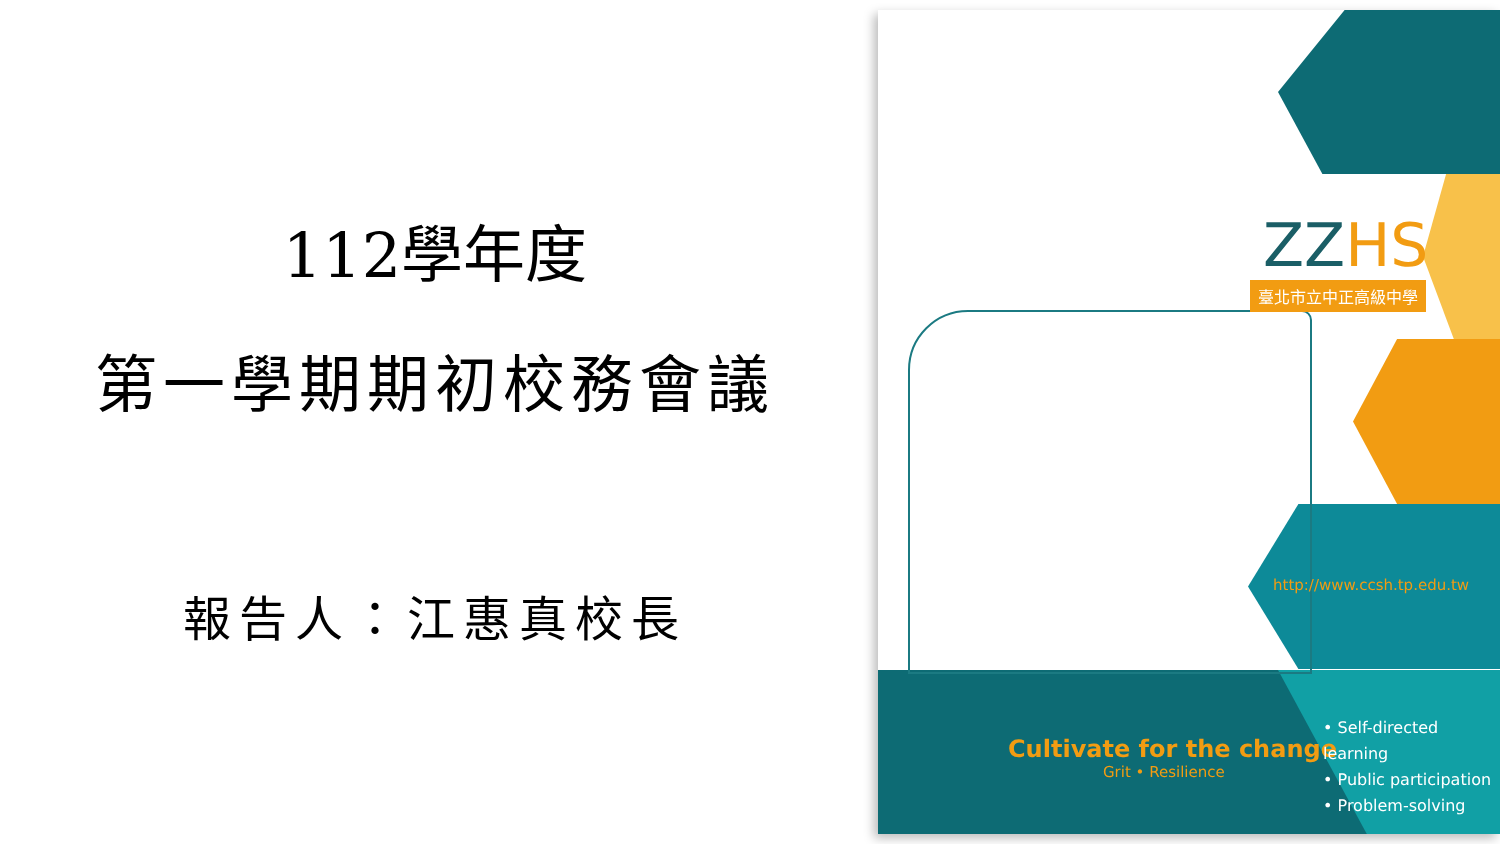112學年度
第一學期期初校務會議
報告人：江惠真校長
ZZHS
臺北市立中正高級中學
http://www.ccsh.tp.edu.tw
Cultivate for the change
Grit • Resilience
• Self-directed learning
• Public participation
• Problem-solving